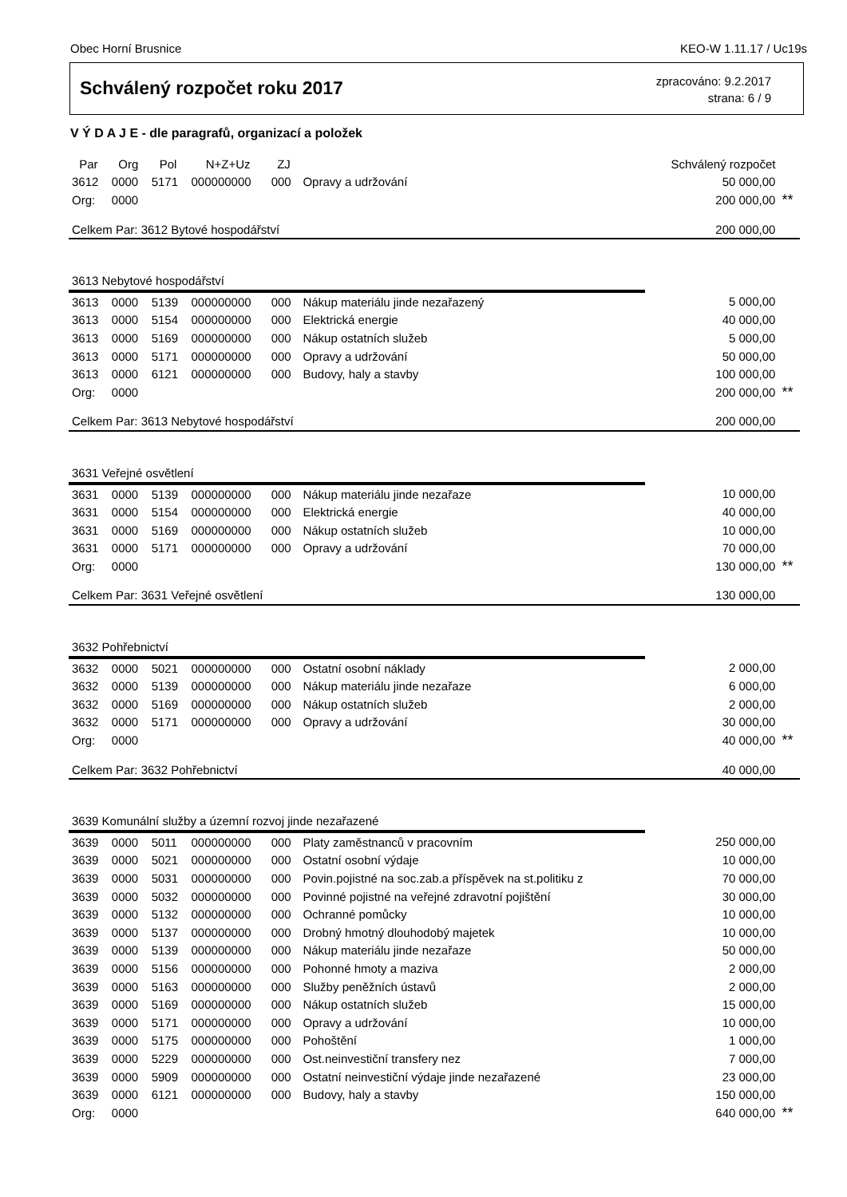Obec Horní Brusnice KEO-W 1.11.17 / Uc19s
Schválený rozpočet roku 2017
zpracováno: 9.2.2017
strana: 6 / 9
V Ý D A J E - dle paragrafů, organizací a položek
| Par | Org | Pol | N+Z+Uz | ZJ | | Schválený rozpočet | |
| --- | --- | --- | --- | --- | --- | --- | --- |
| 3612 | 0000 | 5171 | 000000000 | 000 | Opravy a udržování | 50 000,00 | |
| Org: | 0000 | | | | | 200 000,00 | ** |
| Celkem Par: 3612 Bytové hospodářství | | | | | | 200 000,00 | |
| 3613 Nebytové hospodářství | | | | | | | |
| 3613 | 0000 | 5139 | 000000000 | 000 | Nákup materiálu jinde nezařazený | 5 000,00 | |
| 3613 | 0000 | 5154 | 000000000 | 000 | Elektrická energie | 40 000,00 | |
| 3613 | 0000 | 5169 | 000000000 | 000 | Nákup ostatních služeb | 5 000,00 | |
| 3613 | 0000 | 5171 | 000000000 | 000 | Opravy a udržování | 50 000,00 | |
| 3613 | 0000 | 6121 | 000000000 | 000 | Budovy, haly a stavby | 100 000,00 | |
| Org: | 0000 | | | | | 200 000,00 | ** |
| Celkem Par: 3613 Nebytové hospodářství | | | | | | 200 000,00 | |
| 3631 Veřejné osvětlení | | | | | | | |
| 3631 | 0000 | 5139 | 000000000 | 000 | Nákup materiálu jinde nezařaze | 10 000,00 | |
| 3631 | 0000 | 5154 | 000000000 | 000 | Elektrická energie | 40 000,00 | |
| 3631 | 0000 | 5169 | 000000000 | 000 | Nákup ostatních služeb | 10 000,00 | |
| 3631 | 0000 | 5171 | 000000000 | 000 | Opravy a udržování | 70 000,00 | |
| Org: | 0000 | | | | | 130 000,00 | ** |
| Celkem Par: 3631 Veřejné osvětlení | | | | | | 130 000,00 | |
| 3632 Pohřebnictví | | | | | | | |
| 3632 | 0000 | 5021 | 000000000 | 000 | Ostatní osobní náklady | 2 000,00 | |
| 3632 | 0000 | 5139 | 000000000 | 000 | Nákup materiálu jinde nezařaze | 6 000,00 | |
| 3632 | 0000 | 5169 | 000000000 | 000 | Nákup ostatních služeb | 2 000,00 | |
| 3632 | 0000 | 5171 | 000000000 | 000 | Opravy a udržování | 30 000,00 | |
| Org: | 0000 | | | | | 40 000,00 | ** |
| Celkem Par: 3632 Pohřebnictví | | | | | | 40 000,00 | |
| 3639 Komunální služby a územní rozvoj jinde nezařazené | | | | | | | |
| 3639 | 0000 | 5011 | 000000000 | 000 | Platy zaměstnanců v pracovním | 250 000,00 | |
| 3639 | 0000 | 5021 | 000000000 | 000 | Ostatní osobní výdaje | 10 000,00 | |
| 3639 | 0000 | 5031 | 000000000 | 000 | Povin.pojistné na soc.zab.a příspěvek na st.politiku z | 70 000,00 | |
| 3639 | 0000 | 5032 | 000000000 | 000 | Povinné pojistné na veřejné zdravotní pojištění | 30 000,00 | |
| 3639 | 0000 | 5132 | 000000000 | 000 | Ochranné pomůcky | 10 000,00 | |
| 3639 | 0000 | 5137 | 000000000 | 000 | Drobný hmotný dlouhodobý majetek | 10 000,00 | |
| 3639 | 0000 | 5139 | 000000000 | 000 | Nákup materiálu jinde nezařaze | 50 000,00 | |
| 3639 | 0000 | 5156 | 000000000 | 000 | Pohonné hmoty a maziva | 2 000,00 | |
| 3639 | 0000 | 5163 | 000000000 | 000 | Služby peněžních ústavů | 2 000,00 | |
| 3639 | 0000 | 5169 | 000000000 | 000 | Nákup ostatních služeb | 15 000,00 | |
| 3639 | 0000 | 5171 | 000000000 | 000 | Opravy a udržování | 10 000,00 | |
| 3639 | 0000 | 5175 | 000000000 | 000 | Pohoštění | 1 000,00 | |
| 3639 | 0000 | 5229 | 000000000 | 000 | Ost.neinvestiční transfery nez | 7 000,00 | |
| 3639 | 0000 | 5909 | 000000000 | 000 | Ostatní neinvestiční výdaje jinde nezařazené | 23 000,00 | |
| 3639 | 0000 | 6121 | 000000000 | 000 | Budovy, haly a stavby | 150 000,00 | |
| Org: | 0000 | | | | | 640 000,00 | ** |